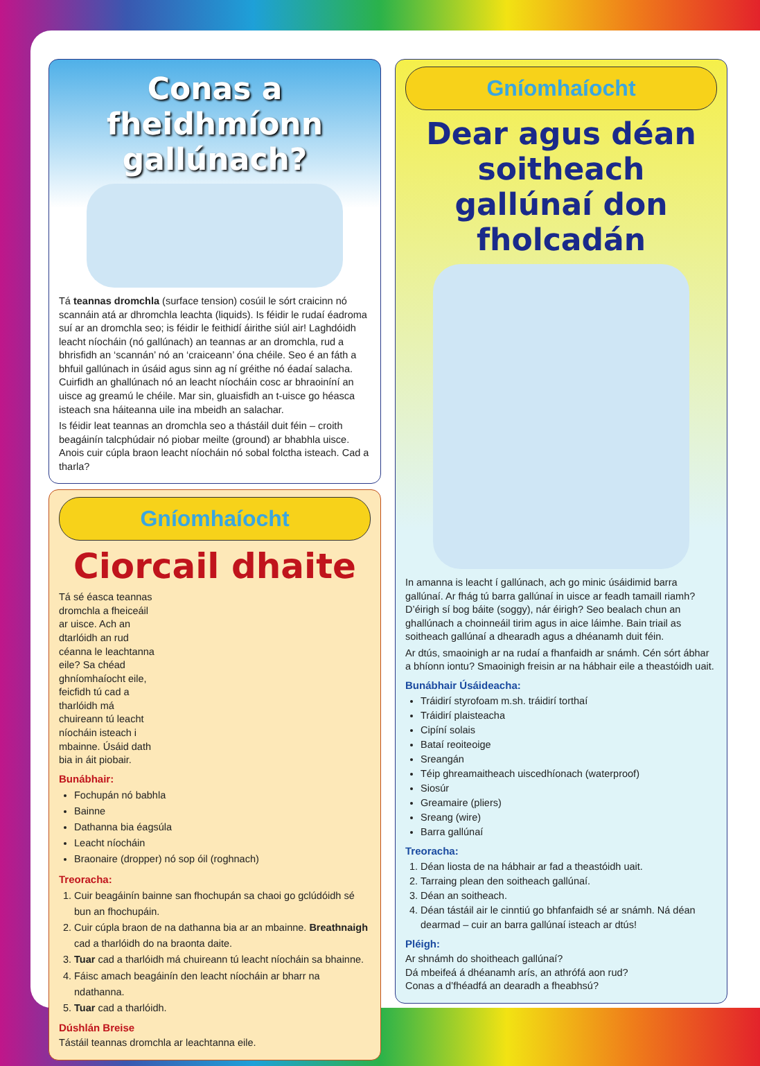Conas a fheidhmíonn gallúnach?
Tá teannas dromchla (surface tension) cosúil le sórt craicinn nó scannáin atá ar dhromchla leachta (liquids). Is féidir le rudaí éadroma suí ar an dromchla seo; is féidir le feithidí áirithe siúl air! Laghdóidh leacht níocháin (nó gallúnach) an teannas ar an dromchla, rud a bhrisfidh an ‘scannán’ nó an ‘craiceann’ óna chéile. Seo é an fáth a bhfuil gallúnach in úsáid agus sinn ag ní gréithe nó éadaí salacha. Cuirfidh an ghallúnach nó an leacht níocháin cosc ar bhraoiníní an uisce ag greamú le chéile. Mar sin, gluaisfidh an t-uisce go héasca isteach sna háiteanna uile ina mbeidh an salachar.
Is féidir leat teannas an dromchla seo a thástáil duit féin – croith beagáinín talcphúdair nó piobar meilte (ground) ar bhabhla uisce. Anois cuir cúpla braon leacht níocháin nó sobal folctha isteach. Cad a tharla?
Gníomhaíocht
Ciorcail dhaite
Tá sé éasca teannas dromchla a fheiceáil ar uisce. Ach an dtarlóidh an rud céanna le leachtanna eile? Sa chéad ghníomhaíocht eile, feicfidh tú cad a tharlóidh má chuireann tú leacht níocháin isteach i mbainne. Úsáid dath bia in áit piobair.
Bunábhair:
Fochupán nó babhla
Bainne
Dathanna bia éagsúla
Leacht níocháin
Braonaire (dropper) nó sop óil (roghnach)
Treoracha:
1. Cuir beagáinín bainne san fhochupán sa chaoi go gclúdóidh sé bun an fhochupáin.
2. Cuir cúpla braon de na dathanna bia ar an mbainne. Breathnaigh cad a tharlóidh do na braonta daite.
3. Tuar cad a tharlóidh má chuireann tú leacht níocháin sa bhainne.
4. Fáisc amach beagáinín den leacht níocháin ar bharr na ndathanna.
5. Tuar cad a tharlóidh.
Dúshlán Breise
Tástáil teannas dromchla ar leachtanna eile.
Gníomhaíocht
Dear agus déan soitheach gallúnaí don fholcadán
In amanna is leacht í gallúnach, ach go minic úsáidimid barra gallúnaí. Ar fhág tú barra gallúnaí in uisce ar feadh tamaill riamh? D’éirigh sí bog báite (soggy), nár éirigh? Seo bealach chun an ghallúnach a choinneáil tirim agus in aice láimhe. Bain triail as soitheach gallúnaí a dhearadh agus a dhéanamh duit féin.
Ar dtús, smaoinigh ar na rudaí a fhanfaidh ar snámh. Cén sórt ábhar a bhíonn iontu? Smaoinigh freisin ar na hábhair eile a theastóidh uait.
Bunábhair Úsáideacha:
Tráidirí styrofoam m.sh. tráidirí torthaí
Tráidirí plaisteacha
Cipíní solais
Bataí reoiteoige
Sreangán
Téip ghreamaitheach uiscedhíonach (waterproof)
Siosúr
Greamaire (pliers)
Sreang (wire)
Barra gallúnaí
Treoracha:
1. Déan liosta de na hábhair ar fad a theastóidh uait.
2. Tarraing plean den soitheach gallúnaí.
3. Déan an soitheach.
4. Déan tástáil air le cinntiú go bhfanfaidh sé ar snámh. Ná déan dearmad – cuir an barra gallúnaí isteach ar dtús!
Pléigh:
Ar shnámh do shoitheach gallúnaí?
Dá mbeifeá á dhéanamh arís, an athrófá aon rud?
Conas a d’fhéadfá an dearadh a fheabhsú?